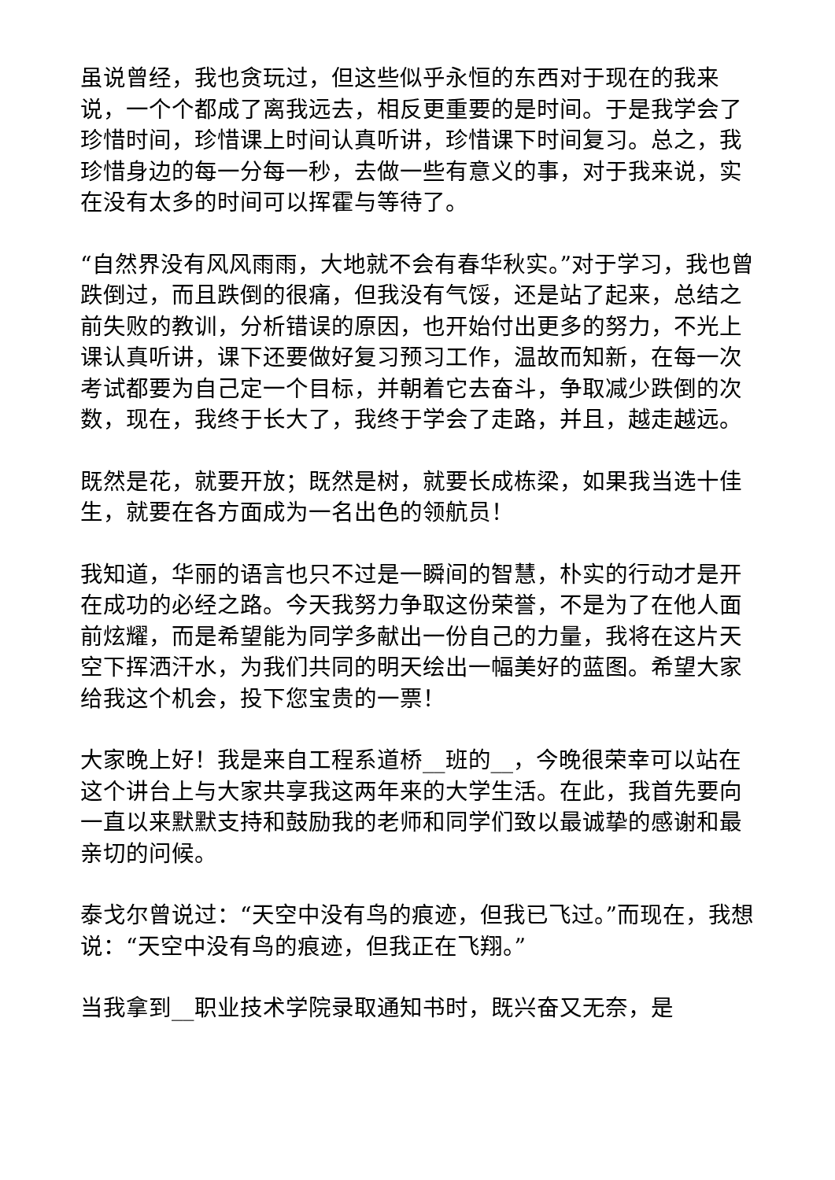虽说曾经，我也贪玩过，但这些似乎永恒的东西对于现在的我来说，一个个都成了离我远去，相反更重要的是时间。于是我学会了珍惜时间，珍惜课上时间认真听讲，珍惜课下时间复习。总之，我珍惜身边的每一分每一秒，去做一些有意义的事，对于我来说，实在没有太多的时间可以挥霍与等待了。
“自然界没有风风雨雨，大地就不会有春华秋实。”对于学习，我也曾跌倒过，而且跌倒的很痛，但我没有气馁，还是站了起来，总结之前失败的教训，分析错误的原因，也开始付出更多的努力，不光上课认真听讲，课下还要做好复习预习工作，温故而知新，在每一次考试都要为自己定一个目标，并朝着它去奋斗，争取减少跌倒的次数，现在，我终于长大了，我终于学会了走路，并且，越走越远。
既然是花，就要开放；既然是树，就要长成栋梁，如果我当选十佳生，就要在各方面成为一名出色的领航员！
我知道，华丽的语言也只不过是一瞬间的智慧，朴实的行动才是开在成功的必经之路。今天我努力争取这份荣誉，不是为了在他人面前炫耀，而是希望能为同学多献出一份自己的力量，我将在这片天空下挥洒汗水，为我们共同的明天绘出一幅美好的蓝图。希望大家给我这个机会，投下您宝贵的一票！
大家晚上好！我是来自工程系道桥__班的__，今晚很荣幸可以站在这个讲台上与大家共享我这两年来的大学生活。在此，我首先要向一直以来默默支持和鼓励我的老师和同学们致以最诚挚的感谢和最亲切的问候。
泰戈尔曾说过：“天空中没有鸟的痕迹，但我已飞过。”而现在，我想说：“天空中没有鸟的痕迹，但我正在飞翔。”
当我拿到__职业技术学院录取通知书时，既兴奋又无奈，是